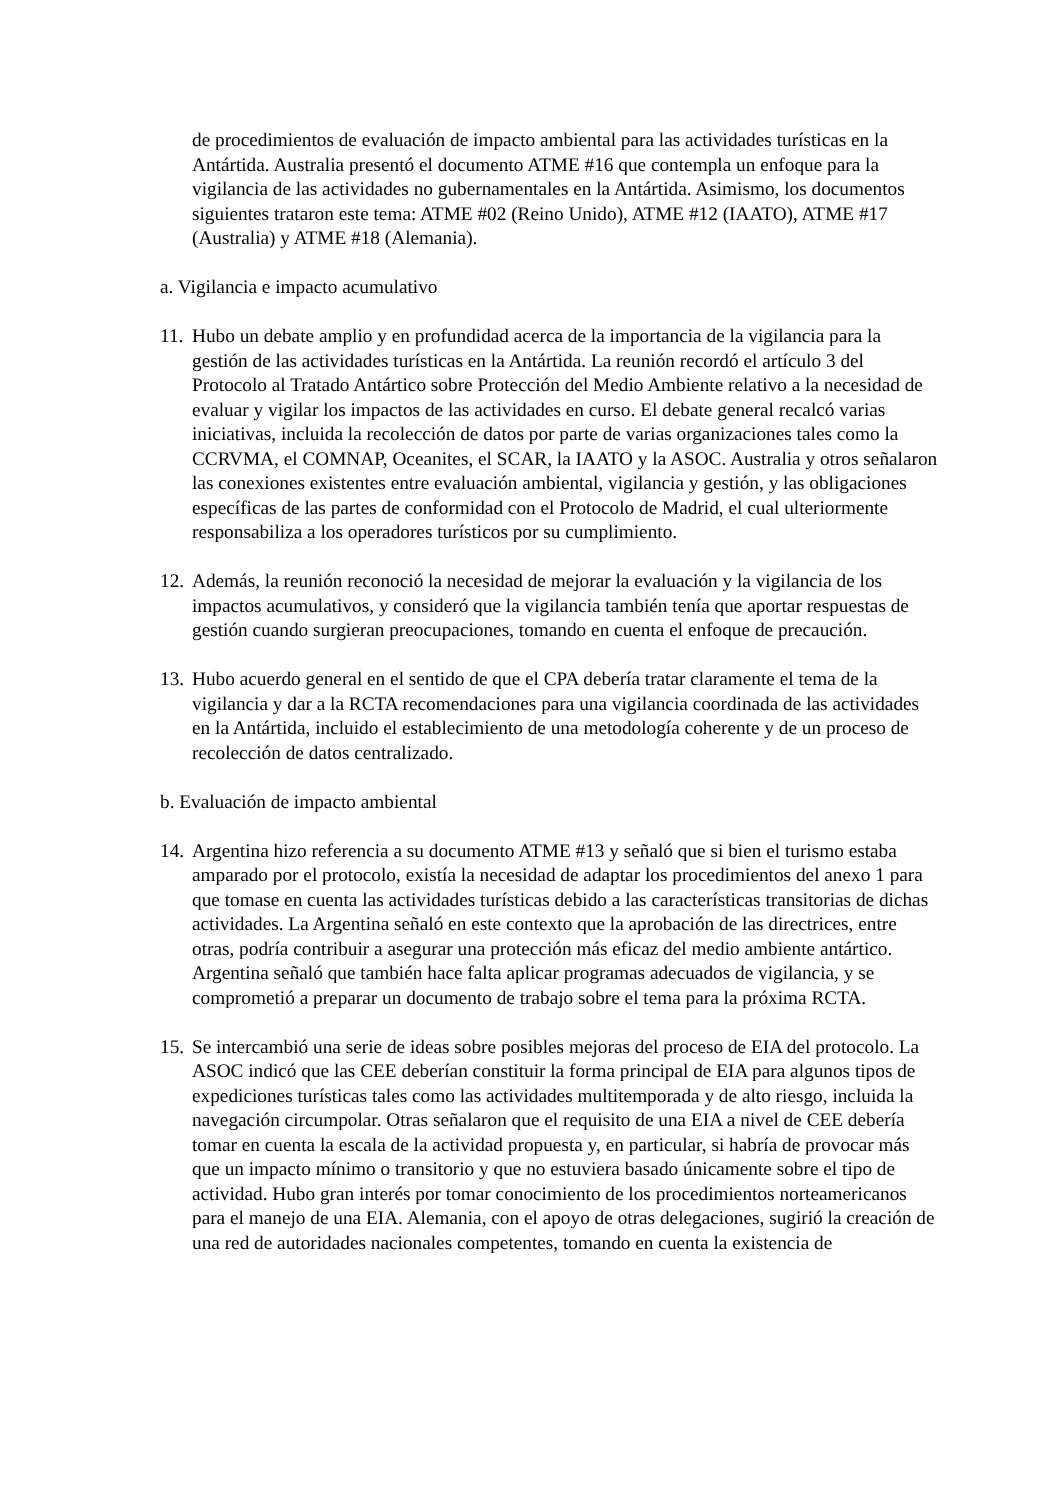de procedimientos de evaluación de impacto ambiental para las actividades turísticas en la Antártida. Australia presentó el documento ATME #16 que contempla un enfoque para la vigilancia de las actividades no gubernamentales en la Antártida. Asimismo, los documentos siguientes trataron este tema: ATME #02 (Reino Unido), ATME #12 (IAATO), ATME #17 (Australia) y ATME #18 (Alemania).
a. Vigilancia e impacto acumulativo
11. Hubo un debate amplio y en profundidad acerca de la importancia de la vigilancia para la gestión de las actividades turísticas en la Antártida. La reunión recordó el artículo 3 del Protocolo al Tratado Antártico sobre Protección del Medio Ambiente relativo a la necesidad de evaluar y vigilar los impactos de las actividades en curso. El debate general recalcó varias iniciativas, incluida la recolección de datos por parte de varias organizaciones tales como la CCRVMA, el COMNAP, Oceanites, el SCAR, la IAATO y la ASOC. Australia y otros señalaron las conexiones existentes entre evaluación ambiental, vigilancia y gestión, y las obligaciones específicas de las partes de conformidad con el Protocolo de Madrid, el cual ulteriormente responsabiliza a los operadores turísticos por su cumplimiento.
12. Además, la reunión reconoció la necesidad de mejorar la evaluación y la vigilancia de los impactos acumulativos, y consideró que la vigilancia también tenía que aportar respuestas de gestión cuando surgieran preocupaciones, tomando en cuenta el enfoque de precaución.
13. Hubo acuerdo general en el sentido de que el CPA debería tratar claramente el tema de la vigilancia y dar a la RCTA recomendaciones para una vigilancia coordinada de las actividades en la Antártida, incluido el establecimiento de una metodología coherente y de un proceso de recolección de datos centralizado.
b. Evaluación de impacto ambiental
14. Argentina hizo referencia a su documento ATME #13 y señaló que si bien el turismo estaba amparado por el protocolo, existía la necesidad de adaptar los procedimientos del anexo 1 para que tomase en cuenta las actividades turísticas debido a las características transitorias de dichas actividades. La Argentina señaló en este contexto que la aprobación de las directrices, entre otras, podría contribuir a asegurar una protección más eficaz del medio ambiente antártico. Argentina señaló que también hace falta aplicar programas adecuados de vigilancia, y se comprometió a preparar un documento de trabajo sobre el tema para la próxima RCTA.
15. Se intercambió una serie de ideas sobre posibles mejoras del proceso de EIA del protocolo. La ASOC indicó que las CEE deberían constituir la forma principal de EIA para algunos tipos de expediciones turísticas tales como las actividades multitemporada y de alto riesgo, incluida la navegación circumpolar. Otras señalaron que el requisito de una EIA a nivel de CEE debería tomar en cuenta la escala de la actividad propuesta y, en particular, si habría de provocar más que un impacto mínimo o transitorio y que no estuviera basado únicamente sobre el tipo de actividad. Hubo gran interés por tomar conocimiento de los procedimientos norteamericanos para el manejo de una EIA. Alemania, con el apoyo de otras delegaciones, sugirió la creación de una red de autoridades nacionales competentes, tomando en cuenta la existencia de